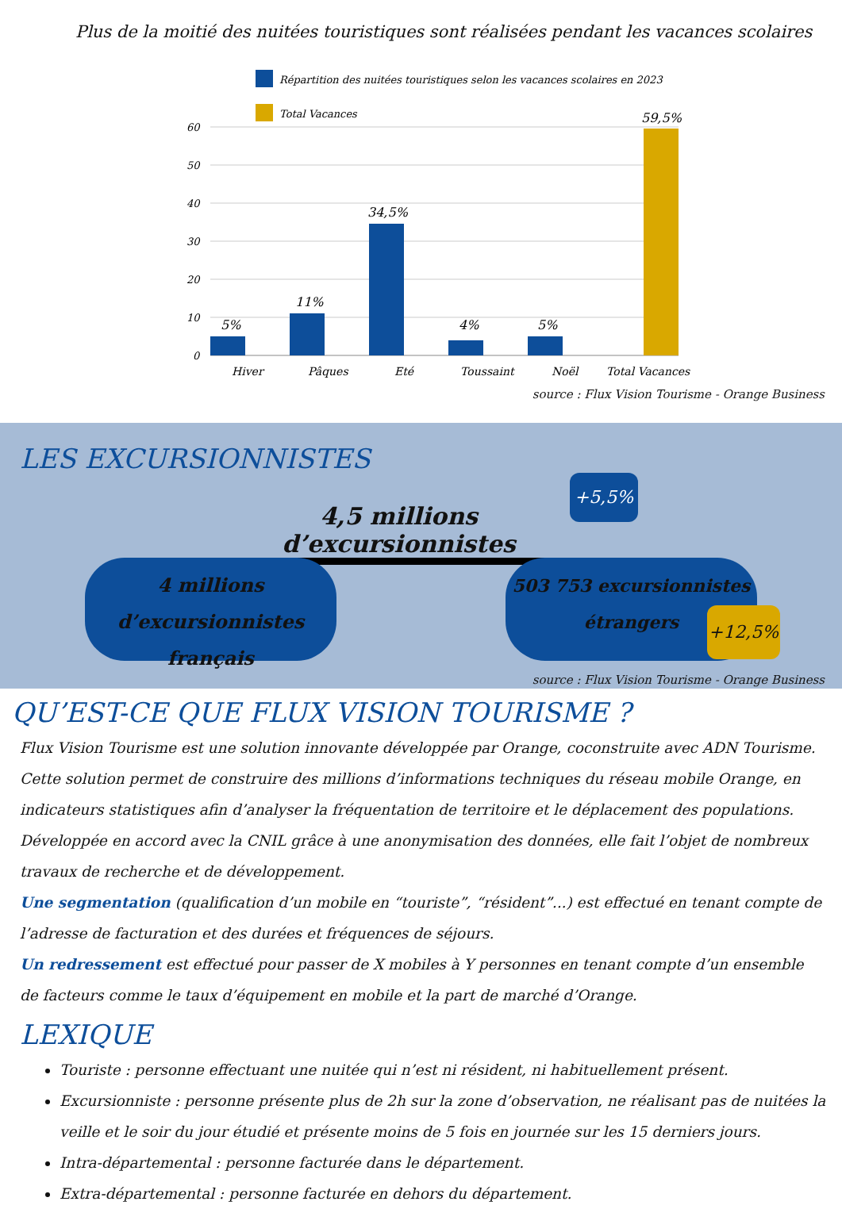Plus de la moitié des nuitées touristiques sont réalisées pendant les vacances scolaires
Répartition des nuitées touristiques selon les vacances scolaires en 2023
Total Vacances
60
50
40
30
20
10
0
5%
11%
34,5%
4%
5%
59,5%
Hiver
Pâques
Eté
Toussaint
Noël
Total Vacances
source : Flux Vision Tourisme - Orange Business
LES EXCURSIONNISTES
4,5 millions d’excursionnistes
+5,5%
4 millions
d’excursionnistes français
503 753 excursionnistes
étrangers
+12,5%
source : Flux Vision Tourisme - Orange Business
QU’EST-CE QUE FLUX VISION TOURISME ?
Flux Vision Tourisme est une solution innovante développée par Orange, coconstruite avec ADN Tourisme. Cette solution permet de construire des millions d’informations techniques du réseau mobile Orange, en indicateurs statistiques afin d’analyser la fréquentation de territoire et le déplacement des populations. Développée en accord avec la CNIL grâce à une anonymisation des données, elle fait l’objet de nombreux travaux de recherche et de développement.
Une segmentation (qualification d’un mobile en “touriste”, “résident”...) est effectué en tenant compte de l’adresse de facturation et des durées et fréquences de séjours.
Un redressement est effectué pour passer de X mobiles à Y personnes en tenant compte d’un ensemble de facteurs comme le taux d’équipement en mobile et la part de marché d’Orange.
LEXIQUE
Touriste : personne effectuant une nuitée qui n’est ni résident, ni habituellement présent.
Excursionniste : personne présente plus de 2h sur la zone d’observation, ne réalisant pas de nuitées la veille et le soir du jour étudié et présente moins de 5 fois en journée sur les 15 derniers jours.
Intra-départemental : personne facturée dans le département.
Extra-départemental : personne facturée en dehors du département.